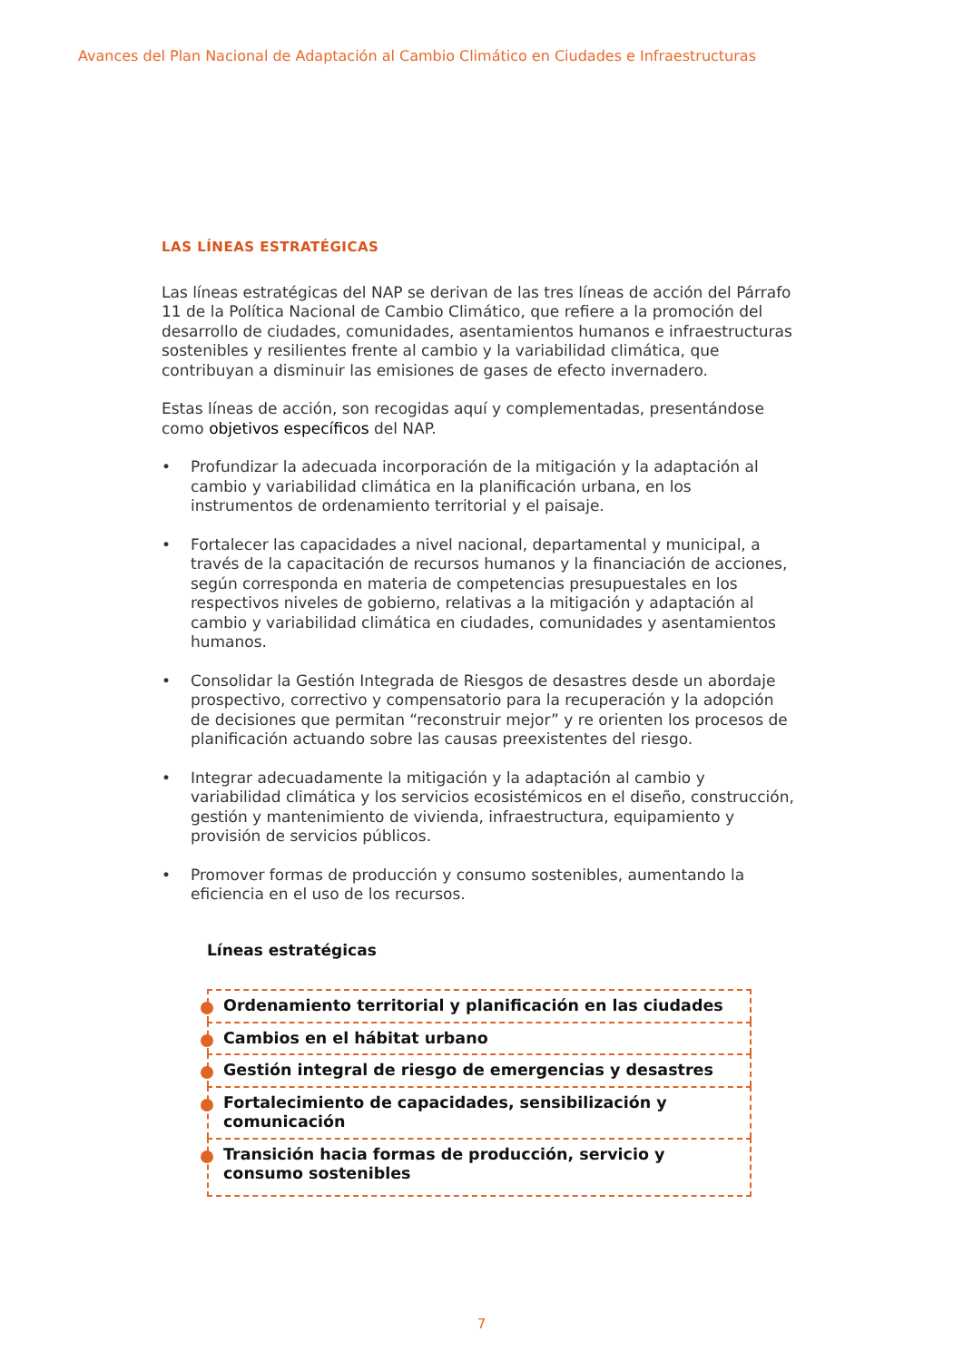Avances del Plan Nacional de Adaptación al Cambio Climático en Ciudades e Infraestructuras
LAS LÍNEAS ESTRATÉGICAS
Las líneas estratégicas del NAP se derivan de las tres líneas de acción del Párrafo 11 de la Política Nacional de Cambio Climático, que refiere a la promoción del desarrollo de ciudades, comunidades, asentamientos humanos e infraestructuras sostenibles y resilientes frente al cambio y la variabilidad climática, que contribuyan a disminuir las emisiones de gases de efecto invernadero.
Estas líneas de acción, son recogidas aquí y complementadas, presentándose como objetivos específicos del NAP.
• Profundizar la adecuada incorporación de la mitigación y la adaptación al cambio y variabilidad climática en la planificación urbana, en los instrumentos de ordenamiento territorial y el paisaje.
• Fortalecer las capacidades a nivel nacional, departamental y municipal, a través de la capacitación de recursos humanos y la financiación de acciones, según corresponda en materia de competencias presupuestales en los respectivos niveles de gobierno, relativas a la mitigación y adaptación al cambio y variabilidad climática en ciudades, comunidades y asentamientos humanos.
• Consolidar la Gestión Integrada de Riesgos de desastres desde un abordaje prospectivo, correctivo y compensatorio para la recuperación y la adopción de decisiones que permitan “reconstruir mejor” y re orienten los procesos de planificación actuando sobre las causas preexistentes del riesgo.
• Integrar adecuadamente la mitigación y la adaptación al cambio y variabilidad climática y los servicios ecosistémicos en el diseño, construcción, gestión y mantenimiento de vivienda, infraestructura, equipamiento y provisión de servicios públicos.
• Promover formas de producción y consumo sostenibles, aumentando la eficiencia en el uso de los recursos.
Líneas estratégicas
Ordenamiento territorial y planificación en las ciudades
Cambios en el hábitat urbano
Gestión integral de riesgo de emergencias y desastres
Fortalecimiento de capacidades, sensibilización y comunicación
Transición hacia formas de producción, servicio y consumo sostenibles
7